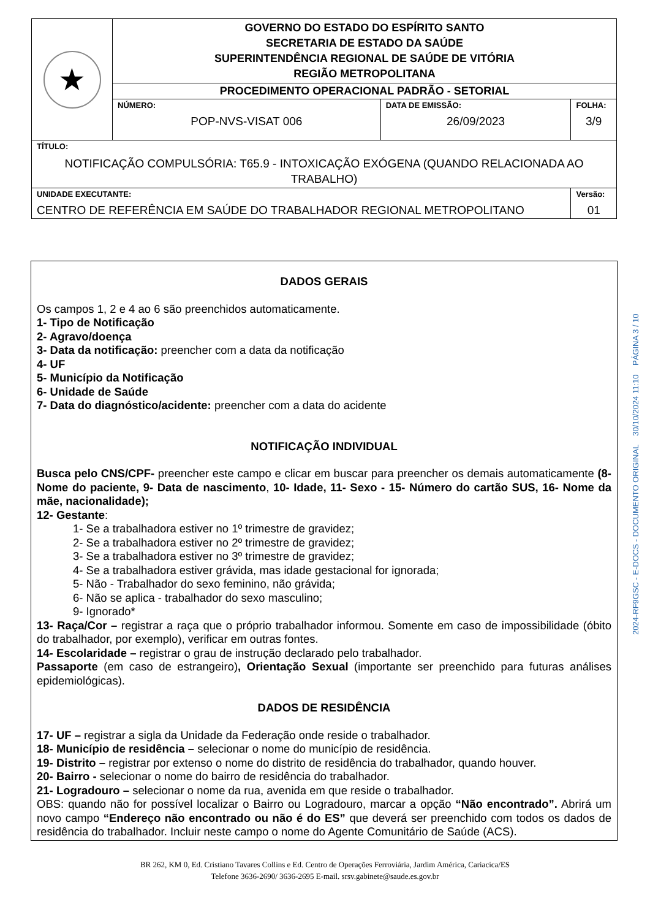| ★ | GOVERNO DO ESTADO DO ESPÍRITO SANTO SECRETARIA DE ESTADO DA SAÚDE SUPERINTENDÊNCIA REGIONAL DE SAÚDE DE VITÓRIA REGIÃO METROPOLITANA | | |
| | PROCEDIMENTO OPERACIONAL PADRÃO - SETORIAL | | |
| | NÚMERO: POP-NVS-VISAT 006 | DATA DE EMISSÃO: 26/09/2023 | FOLHA: 3/9 |
| TÍTULO: NOTIFICAÇÃO COMPULSÓRIA: T65.9 - INTOXICAÇÃO EXÓGENA (QUANDO RELACIONADA AO TRABALHO) | | | |
| UNIDADE EXECUTANTE: CENTRO DE REFERÊNCIA EM SAÚDE DO TRABALHADOR REGIONAL METROPOLITANO | | | Versão: 01 |
DADOS GERAIS
Os campos 1, 2 e 4 ao 6 são preenchidos automaticamente.
1- Tipo de Notificação
2- Agravo/doença
3- Data da notificação: preencher com a data da notificação
4- UF
5- Município da Notificação
6- Unidade de Saúde
7- Data do diagnóstico/acidente: preencher com a data do acidente
NOTIFICAÇÃO INDIVIDUAL
Busca pelo CNS/CPF- preencher este campo e clicar em buscar para preencher os demais automaticamente (8- Nome do paciente, 9- Data de nascimento, 10- Idade, 11- Sexo - 15- Número do cartão SUS, 16- Nome da mãe, nacionalidade);
12- Gestante:
1- Se a trabalhadora estiver no 1º trimestre de gravidez;
2- Se a trabalhadora estiver no 2º trimestre de gravidez;
3- Se a trabalhadora estiver no 3º trimestre de gravidez;
4- Se a trabalhadora estiver grávida, mas idade gestacional for ignorada;
5- Não - Trabalhador do sexo feminino, não grávida;
6- Não se aplica - trabalhador do sexo masculino;
9- Ignorado*
13- Raça/Cor – registrar a raça que o próprio trabalhador informou. Somente em caso de impossibilidade (óbito do trabalhador, por exemplo), verificar em outras fontes.
14- Escolaridade – registrar o grau de instrução declarado pelo trabalhador.
Passaporte (em caso de estrangeiro), Orientação Sexual (importante ser preenchido para futuras análises epidemiológicas).
DADOS DE RESIDÊNCIA
17- UF – registrar a sigla da Unidade da Federação onde reside o trabalhador.
18- Município de residência – selecionar o nome do município de residência.
19- Distrito – registrar por extenso o nome do distrito de residência do trabalhador, quando houver.
20- Bairro - selecionar o nome do bairro de residência do trabalhador.
21- Logradouro – selecionar o nome da rua, avenida em que reside o trabalhador.
OBS: quando não for possível localizar o Bairro ou Logradouro, marcar a opção “Não encontrado”. Abrirá um novo campo “Endereço não encontrado ou não é do ES” que deverá ser preenchido com todos os dados de residência do trabalhador. Incluir neste campo o nome do Agente Comunitário de Saúde (ACS).
2024-RF9GSC - E-DOCS - DOCUMENTO ORIGINAL 30/10/2024 11:10 PÁGINA 3 / 10
BR 262, KM 0, Ed. Cristiano Tavares Collins e Ed. Centro de Operações Ferroviária, Jardim América, Cariacica/ES
Telefone 3636-2690/ 3636-2695 E-mail. srsv.gabinete@saude.es.gov.br